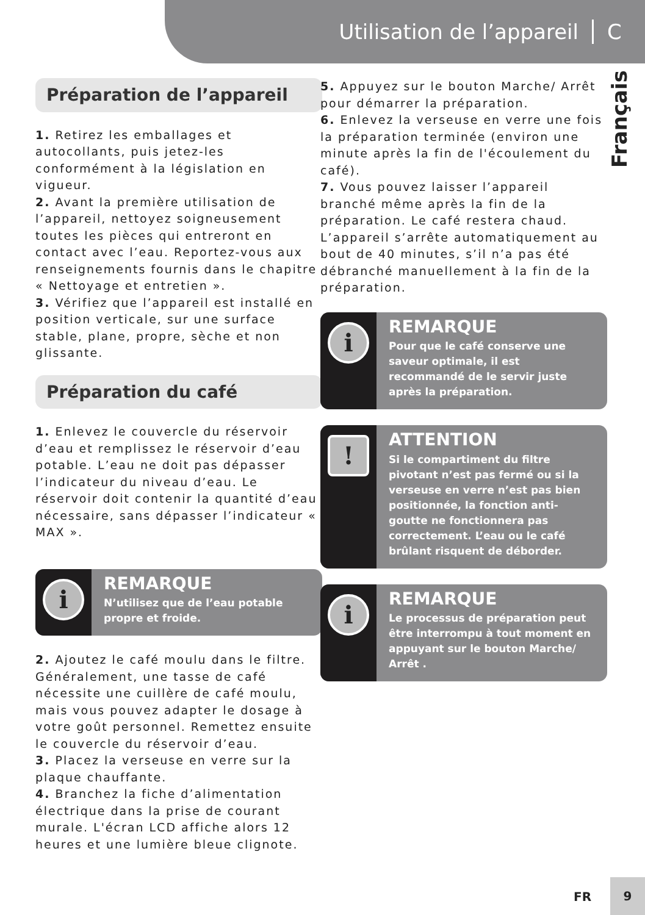Utilisation de l’appareil C
Français
Préparation de l’appareil
1. Retirez les emballages et autocollants, puis jetez-les conformément à la législation en vigueur.
2. Avant la première utilisation de l’appareil, nettoyez soigneusement toutes les pièces qui entreront en contact avec l’eau. Reportez-vous aux renseignements fournis dans le chapitre « Nettoyage et entretien ».
3. Vérifiez que l’appareil est installé en position verticale, sur une surface stable, plane, propre, sèche et non glissante.
Préparation du café
1. Enlevez le couvercle du réservoir d’eau et remplissez le réservoir d’eau potable. L’eau ne doit pas dépasser l’indicateur du niveau d’eau. Le réservoir doit contenir la quantité d’eau nécessaire, sans dépasser l’indicateur « MAX ».
i
REMARQUE
N’utilisez que de l’eau potable propre et froide.
2. Ajoutez le café moulu dans le filtre. Généralement, une tasse de café nécessite une cuillère de café moulu, mais vous pouvez adapter le dosage à votre goût personnel. Remettez ensuite le couvercle du réservoir d’eau.
3. Placez la verseuse en verre sur la plaque chauffante.
4. Branchez la fiche d’alimentation électrique dans la prise de courant murale. L'écran LCD affiche alors 12 heures et une lumière bleue clignote.
5. Appuyez sur le bouton Marche/ Arrêt pour démarrer la préparation.
6. Enlevez la verseuse en verre une fois la préparation terminée (environ une minute après la fin de l'écoulement du café).
7. Vous pouvez laisser l’appareil branché même après la fin de la préparation. Le café restera chaud. L’appareil s’arrête automatiquement au bout de 40 minutes, s’il n’a pas été débranché manuellement à la fin de la préparation.
i
REMARQUE
Pour que le café conserve une saveur optimale, il est recommandé de le servir juste après la préparation.
!
ATTENTION
Si le compartiment du filtre pivotant n’est pas fermé ou si la verseuse en verre n’est pas bien positionnée, la fonction anti-goutte ne fonctionnera pas correctement. L’eau ou le café brûlant risquent de déborder.
i
REMARQUE
Le processus de préparation peut être interrompu à tout moment en appuyant sur le bouton Marche/ Arrêt .
FR
9